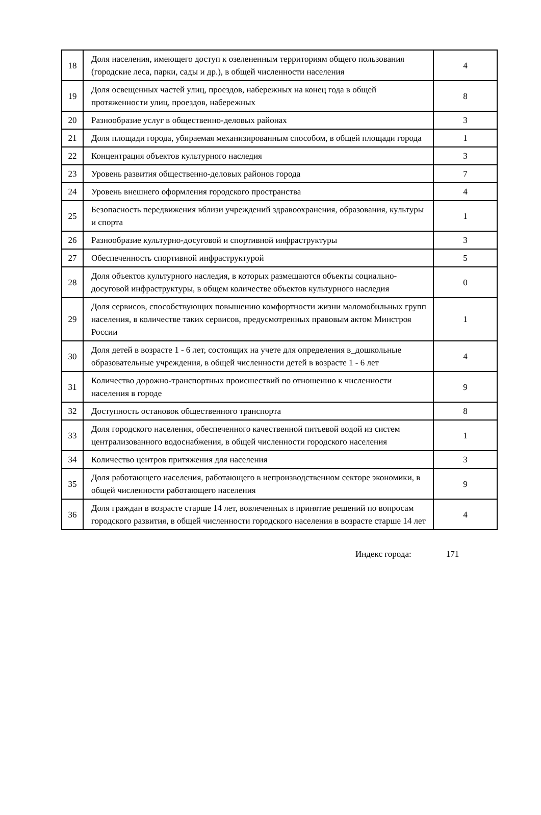| 18 | Доля населения, имеющего доступ к озелененным территориям общего пользования (городские леса, парки, сады и др.), в общей численности населения | 4 |
| 19 | Доля освещенных частей улиц, проездов, набережных на конец года в общей протяженности улиц, проездов, набережных | 8 |
| 20 | Разнообразие услуг в общественно-деловых районах | 3 |
| 21 | Доля площади города, убираемая механизированным способом, в общей площади города | 1 |
| 22 | Концентрация объектов культурного наследия | 3 |
| 23 | Уровень развития общественно-деловых районов города | 7 |
| 24 | Уровень внешнего оформления городского пространства | 4 |
| 25 | Безопасность передвижения вблизи учреждений здравоохранения, образования, культуры и спорта | 1 |
| 26 | Разнообразие культурно-досуговой и спортивной инфраструктуры | 3 |
| 27 | Обеспеченность спортивной инфраструктурой | 5 |
| 28 | Доля объектов культурного наследия, в которых размещаются объекты социально-досуговой инфраструктуры, в общем количестве объектов культурного наследия | 0 |
| 29 | Доля сервисов, способствующих повышению комфортности жизни маломобильных групп населения, в количестве таких сервисов, предусмотренных правовым актом Минстроя России | 1 |
| 30 | Доля детей в возрасте 1 - 6 лет, состоящих на учете для определения в_дошкольные образовательные учреждения, в общей численности детей в возрасте 1 - 6 лет | 4 |
| 31 | Количество дорожно-транспортных происшествий по отношению к численности населения в городе | 9 |
| 32 | Доступность остановок общественного транспорта | 8 |
| 33 | Доля городского населения, обеспеченного качественной питьевой водой из систем централизованного водоснабжения, в общей численности городского населения | 1 |
| 34 | Количество центров притяжения для населения | 3 |
| 35 | Доля работающего населения, работающего в непроизводственном секторе экономики, в общей численности работающего населения | 9 |
| 36 | Доля граждан в возрасте старше 14 лет, вовлеченных в принятие решений по вопросам городского развития, в общей численности городского населения в возрасте старше 14 лет | 4 |
Индекс города: 171